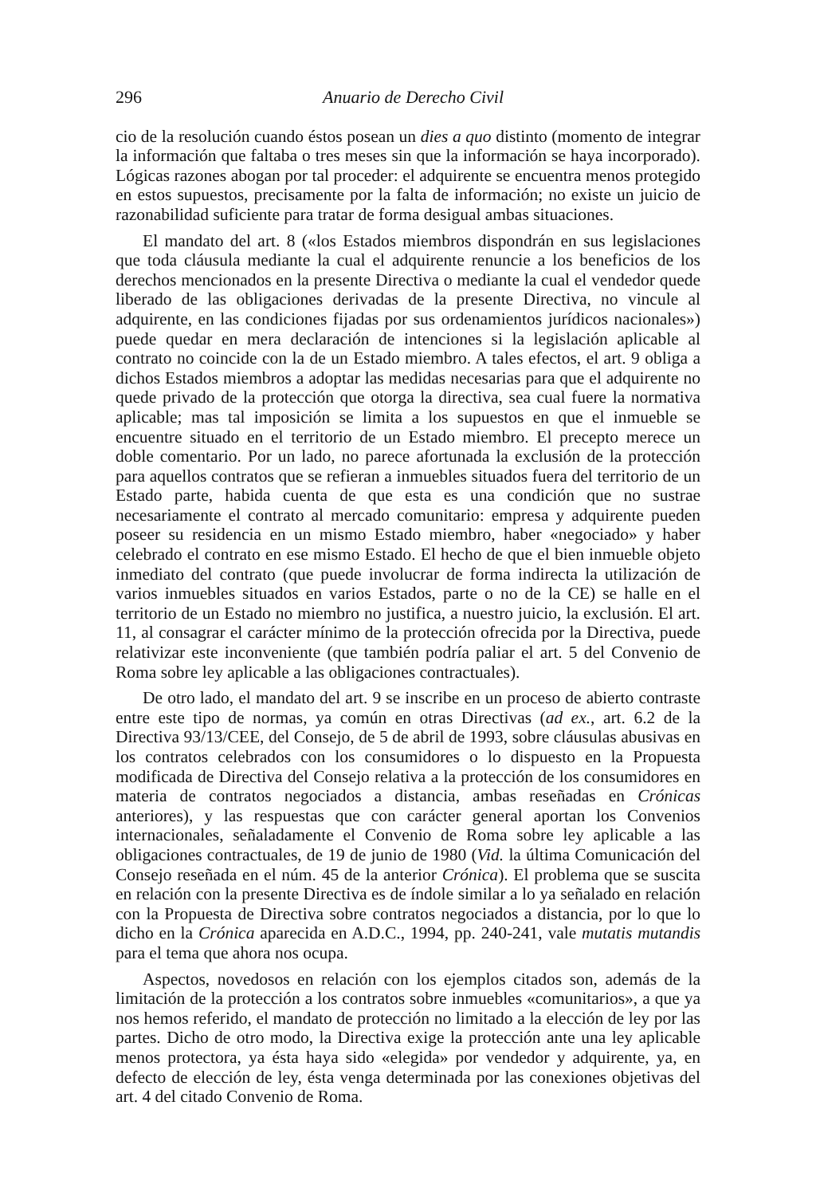296 Anuario de Derecho Civil
cio de la resolución cuando éstos posean un dies a quo distinto (momento de integrar la información que faltaba o tres meses sin que la información se haya incorporado). Lógicas razones abogan por tal proceder: el adquirente se encuentra menos protegido en estos supuestos, precisamente por la falta de información; no existe un juicio de razonabilidad suficiente para tratar de forma desigual ambas situaciones.
El mandato del art. 8 («los Estados miembros dispondrán en sus legislaciones que toda cláusula mediante la cual el adquirente renuncie a los beneficios de los derechos mencionados en la presente Directiva o mediante la cual el vendedor quede liberado de las obligaciones derivadas de la presente Directiva, no vincule al adquirente, en las condiciones fijadas por sus ordenamientos jurídicos nacionales») puede quedar en mera declaración de intenciones si la legislación aplicable al contrato no coincide con la de un Estado miembro. A tales efectos, el art. 9 obliga a dichos Estados miembros a adoptar las medidas necesarias para que el adquirente no quede privado de la protección que otorga la directiva, sea cual fuere la normativa aplicable; mas tal imposición se limita a los supuestos en que el inmueble se encuentre situado en el territorio de un Estado miembro. El precepto merece un doble comentario. Por un lado, no parece afortunada la exclusión de la protección para aquellos contratos que se refieran a inmuebles situados fuera del territorio de un Estado parte, habida cuenta de que esta es una condición que no sustrae necesariamente el contrato al mercado comunitario: empresa y adquirente pueden poseer su residencia en un mismo Estado miembro, haber «negociado» y haber celebrado el contrato en ese mismo Estado. El hecho de que el bien inmueble objeto inmediato del contrato (que puede involucrar de forma indirecta la utilización de varios inmuebles situados en varios Estados, parte o no de la CE) se halle en el territorio de un Estado no miembro no justifica, a nuestro juicio, la exclusión. El art. 11, al consagrar el carácter mínimo de la protección ofrecida por la Directiva, puede relativizar este inconveniente (que también podría paliar el art. 5 del Convenio de Roma sobre ley aplicable a las obligaciones contractuales).
De otro lado, el mandato del art. 9 se inscribe en un proceso de abierto contraste entre este tipo de normas, ya común en otras Directivas (ad ex., art. 6.2 de la Directiva 93/13/CEE, del Consejo, de 5 de abril de 1993, sobre cláusulas abusivas en los contratos celebrados con los consumidores o lo dispuesto en la Propuesta modificada de Directiva del Consejo relativa a la protección de los consumidores en materia de contratos negociados a distancia, ambas reseñadas en Crónicas anteriores), y las respuestas que con carácter general aportan los Convenios internacionales, señaladamente el Convenio de Roma sobre ley aplicable a las obligaciones contractuales, de 19 de junio de 1980 (Vid. la última Comunicación del Consejo reseñada en el núm. 45 de la anterior Crónica). El problema que se suscita en relación con la presente Directiva es de índole similar a lo ya señalado en relación con la Propuesta de Directiva sobre contratos negociados a distancia, por lo que lo dicho en la Crónica aparecida en A.D.C., 1994, pp. 240-241, vale mutatis mutandis para el tema que ahora nos ocupa.
Aspectos, novedosos en relación con los ejemplos citados son, además de la limitación de la protección a los contratos sobre inmuebles «comunitarios», a que ya nos hemos referido, el mandato de protección no limitado a la elección de ley por las partes. Dicho de otro modo, la Directiva exige la protección ante una ley aplicable menos protectora, ya ésta haya sido «elegida» por vendedor y adquirente, ya, en defecto de elección de ley, ésta venga determinada por las conexiones objetivas del art. 4 del citado Convenio de Roma.